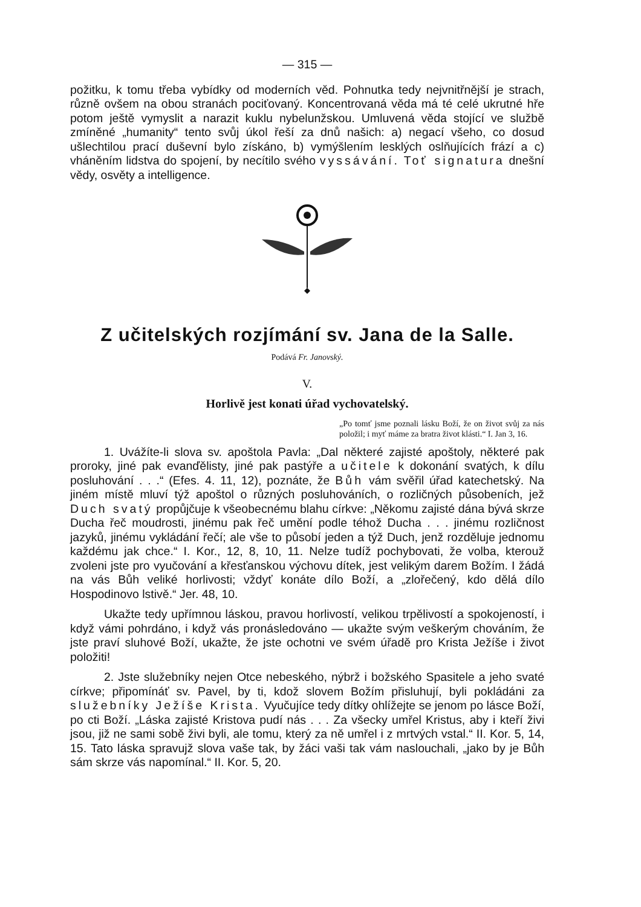— 315 —
požitku, k tomu třeba vybídky od moderních věd. Pohnutka tedy nejvnitřnější je strach, různě ovšem na obou stranách pociťovaný. Koncentrovaná věda má té celé ukrutné hře potom ještě vymyslit a narazit kuklu nybelunžskou. Umluvená věda stojící ve službě zmíněné „humanity“ tento svůj úkol řeší za dnů našich: a) negací všeho, co dosud ušlechtilou prací duševní bylo získáno, b) vymýšlením lesklých oslňujících frází a c) vháněním lidstva do spojení, by necítilo svého vyssávání. Toť signatura dnešní vědy, osvěty a intelligence.
Z učitelských rozjímání sv. Jana de la Salle.
Podává Fr. Janovský.
V.
Horlivě jest konati úřad vychovatelský.
„Po tomť jsme poznali lásku Boží, že on život svůj za nás položil; i myť máme za bratra život klásti.“ I. Jan 3, 16.
1. Uvážíte-li slova sv. apoštola Pavla: „Dal některé zajisté apoštoly, některé pak proroky, jiné pak evanďělisty, jiné pak pastýře a učitele k dokonání svatých, k dílu posluhování . . .“ (Efes. 4. 11, 12), poznáte, že Bůh vám svěřil úřad katechetský. Na jiném místě mluví týž apoštol o různých posluhováních, o rozličných působeních, jež Duch svatý propůjčuje k všeobecnému blahu církve: „Někomu zajisté dána bývá skrze Ducha řeč moudrosti, jinému pak řeč umění podle téhož Ducha . . . jinému rozličnost jazyků, jinému vykládání řečí; ale vše to působí jeden a týž Duch, jenž rozděluje jednomu každému jak chce.“ I. Kor., 12, 8, 10, 11. Nelze tudíž pochybovati, že volba, kterouž zvoleni jste pro vyučování a křesťanskou výchovu dítek, jest velikým darem Božím. I žádá na vás Bůh veliké horlivosti; vždyť konáte dílo Boží, a „zlořečený, kdo dělá dílo Hospodinovo lstivě.“ Jer. 48, 10.
Ukažte tedy upřímnou láskou, pravou horlivostí, velikou trpělivostí a spokojeností, i když vámi pohrdáno, i když vás pronásledováno — ukažte svým veškerým chováním, že jste praví sluhové Boží, ukažte, že jste ochotni ve svém úřadě pro Krista Ježíše i život položiti!
2. Jste služebníky nejen Otce nebeského, nýbrž i božského Spasitele a jeho svaté církve; připomínáť sv. Pavel, by ti, kdož slovem Božím přisluhují, byli pokládáni za služebníky Ježíše Krista. Vyučujíce tedy dítky ohlížejte se jenom po lásce Boží, po cti Boží. „Láska zajisté Kristova pudí nás . . . Za všecky umřel Kristus, aby i kteří živi jsou, již ne sami sobě živi byli, ale tomu, který za ně umřel i z mrtvých vstal.“ II. Kor. 5, 14, 15. Tato láska spravujž slova vaše tak, by žáci vaši tak vám naslouchali, „jako by je Bůh sám skrze vás napomínal.“ II. Kor. 5, 20.